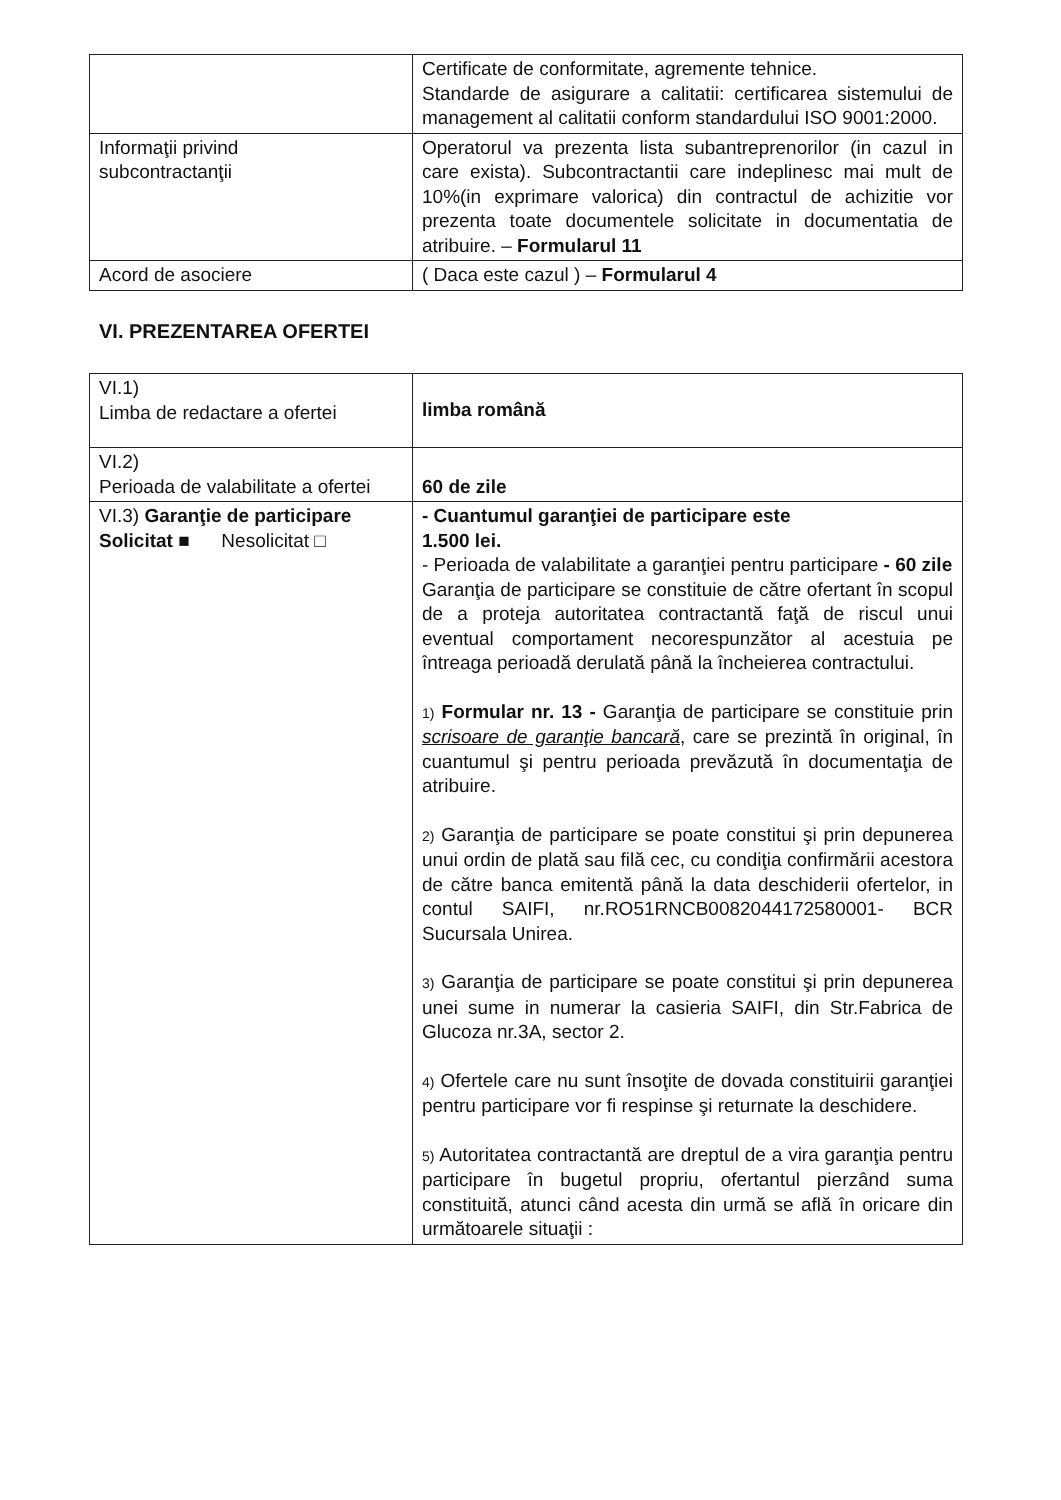| | Certificate de conformitate, agremente tehnice. Standarde de asigurare a calitatii: certificarea sistemului de management al calitatii conform standardului ISO 9001:2000. |
| Informaţii privind subcontractanţii | Operatorul va prezenta lista subantreprenorilor (in cazul in care exista). Subcontractantii care indeplinesc mai mult de 10%(in exprimare valorica) din contractul de achizitie vor prezenta toate documentele solicitate in documentatia de atribuire. – Formularul 11 |
| Acord de asociere | ( Daca este cazul ) – Formularul 4 |
VI. PREZENTAREA OFERTEI
| VI.1) Limba de redactare a ofertei | limba română |
| VI.2) Perioada de valabilitate a ofertei | 60 de zile |
| VI.3) Garanţie de participare Solicitat ■ Nesolicitat □ | - Cuantumul garanţiei de participare este 1.500 lei. - Perioada de valabilitate a garanţiei pentru participare - 60 zile Garanţia de participare se constituie de către ofertant în scopul de a proteja autoritatea contractantă faţă de riscul unui eventual comportament necorespunzător al acestuia pe întreaga perioadă derulată până la încheierea contractului. 1) Formular nr. 13 - Garanţia de participare se constituie prin scrisoare de garanţie bancară , care se prezintă în original, în cuantumul şi pentru perioada prevăzută în documentaţia de atribuire. 2) Garanţia de participare se poate constitui şi prin depunerea unui ordin de plată sau filă cec, cu condiţia confirmării acestora de către banca emitentă până la data deschiderii ofertelor, in contul SAIFI, nr.RO51RNCB0082044172580001- BCR Sucursala Unirea. 3) Garanţia de participare se poate constitui şi prin depunerea unei sume in numerar la casieria SAIFI, din Str.Fabrica de Glucoza nr.3A, sector 2. 4) Ofertele care nu sunt însoţite de dovada constituirii garanţiei pentru participare vor fi respinse şi returnate la deschidere. 5) Autoritatea contractantă are dreptul de a vira garanţia pentru participare în bugetul propriu, ofertantul pierzând suma constituită, atunci când acesta din urmă se află în oricare din următoarele situaţii : |